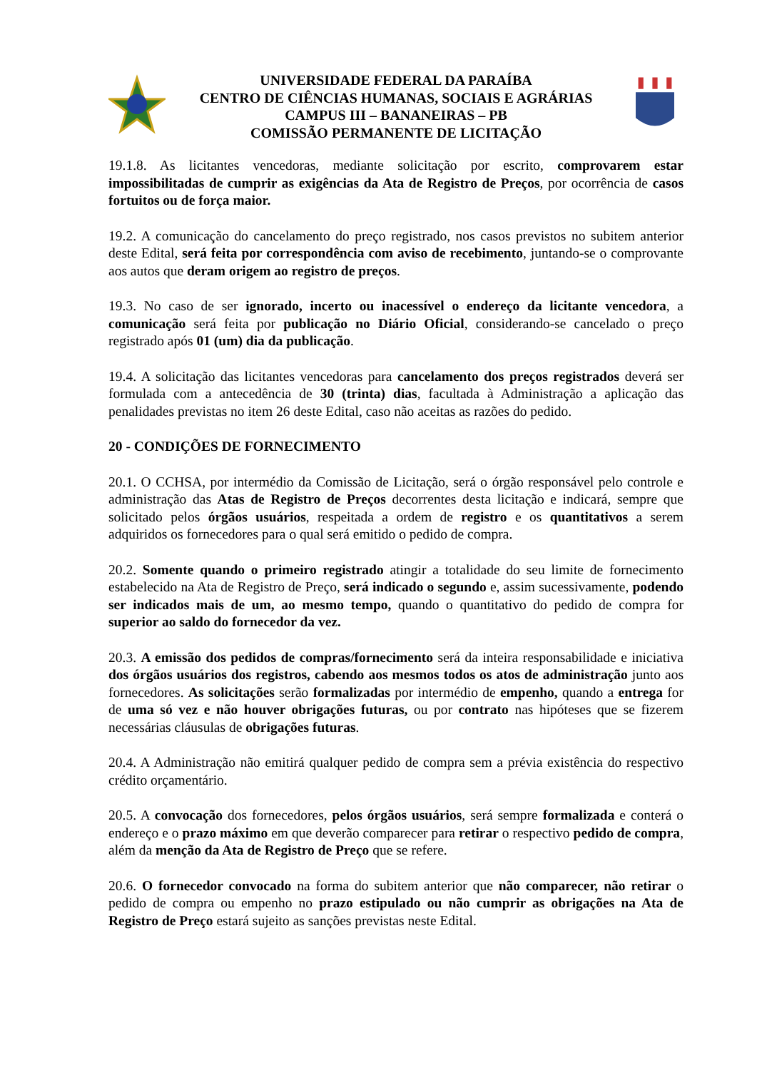UNIVERSIDADE FEDERAL DA PARAÍBA
CENTRO DE CIÊNCIAS HUMANAS, SOCIAIS E AGRÁRIAS
CAMPUS III – BANANEIRAS – PB
COMISSÃO PERMANENTE DE LICITAÇÃO
19.1.8. As licitantes vencedoras, mediante solicitação por escrito, comprovarem estar impossibilitadas de cumprir as exigências da Ata de Registro de Preços, por ocorrência de casos fortuitos ou de força maior.
19.2. A comunicação do cancelamento do preço registrado, nos casos previstos no subitem anterior deste Edital, será feita por correspondência com aviso de recebimento, juntando-se o comprovante aos autos que deram origem ao registro de preços.
19.3. No caso de ser ignorado, incerto ou inacessível o endereço da licitante vencedora, a comunicação será feita por publicação no Diário Oficial, considerando-se cancelado o preço registrado após 01 (um) dia da publicação.
19.4. A solicitação das licitantes vencedoras para cancelamento dos preços registrados deverá ser formulada com a antecedência de 30 (trinta) dias, facultada à Administração a aplicação das penalidades previstas no item 26 deste Edital, caso não aceitas as razões do pedido.
20 - CONDIÇÕES DE FORNECIMENTO
20.1. O CCHSA, por intermédio da Comissão de Licitação, será o órgão responsável pelo controle e administração das Atas de Registro de Preços decorrentes desta licitação e indicará, sempre que solicitado pelos órgãos usuários, respeitada a ordem de registro e os quantitativos a serem adquiridos os fornecedores para o qual será emitido o pedido de compra.
20.2. Somente quando o primeiro registrado atingir a totalidade do seu limite de fornecimento estabelecido na Ata de Registro de Preço, será indicado o segundo e, assim sucessivamente, podendo ser indicados mais de um, ao mesmo tempo, quando o quantitativo do pedido de compra for superior ao saldo do fornecedor da vez.
20.3. A emissão dos pedidos de compras/fornecimento será da inteira responsabilidade e iniciativa dos órgãos usuários dos registros, cabendo aos mesmos todos os atos de administração junto aos fornecedores. As solicitações serão formalizadas por intermédio de empenho, quando a entrega for de uma só vez e não houver obrigações futuras, ou por contrato nas hipóteses que se fizerem necessárias cláusulas de obrigações futuras.
20.4. A Administração não emitirá qualquer pedido de compra sem a prévia existência do respectivo crédito orçamentário.
20.5. A convocação dos fornecedores, pelos órgãos usuários, será sempre formalizada e conterá o endereço e o prazo máximo em que deverão comparecer para retirar o respectivo pedido de compra, além da menção da Ata de Registro de Preço que se refere.
20.6. O fornecedor convocado na forma do subitem anterior que não comparecer, não retirar o pedido de compra ou empenho no prazo estipulado ou não cumprir as obrigações na Ata de Registro de Preço estará sujeito as sanções previstas neste Edital.